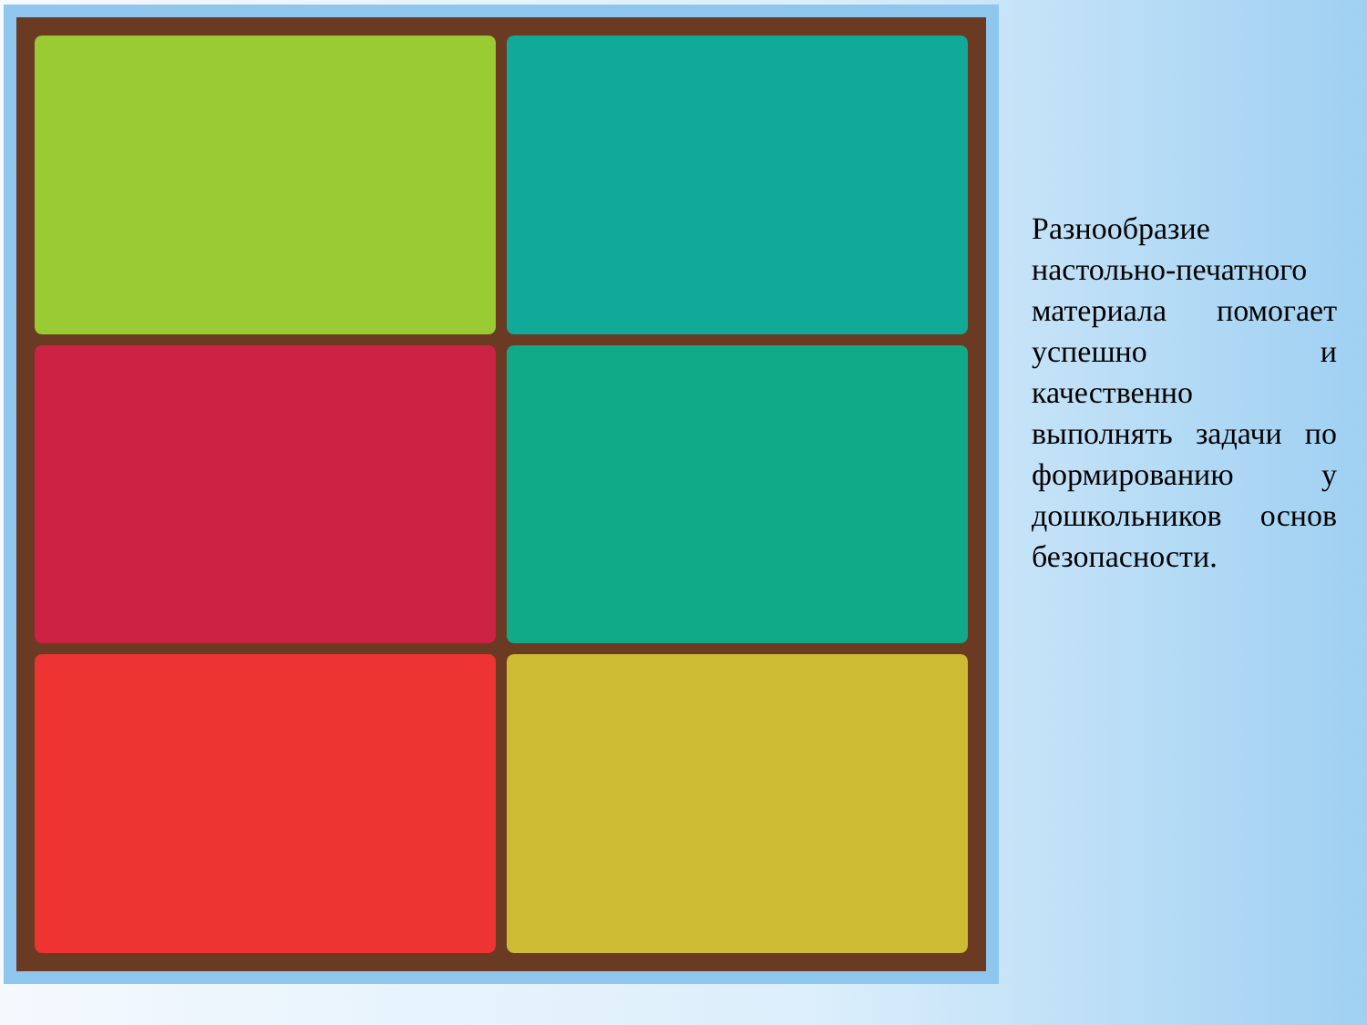Разнообразие настольно-печатного материала помогает успешно и качественно выполнять задачи по формированию у дошкольников основ безопасности.